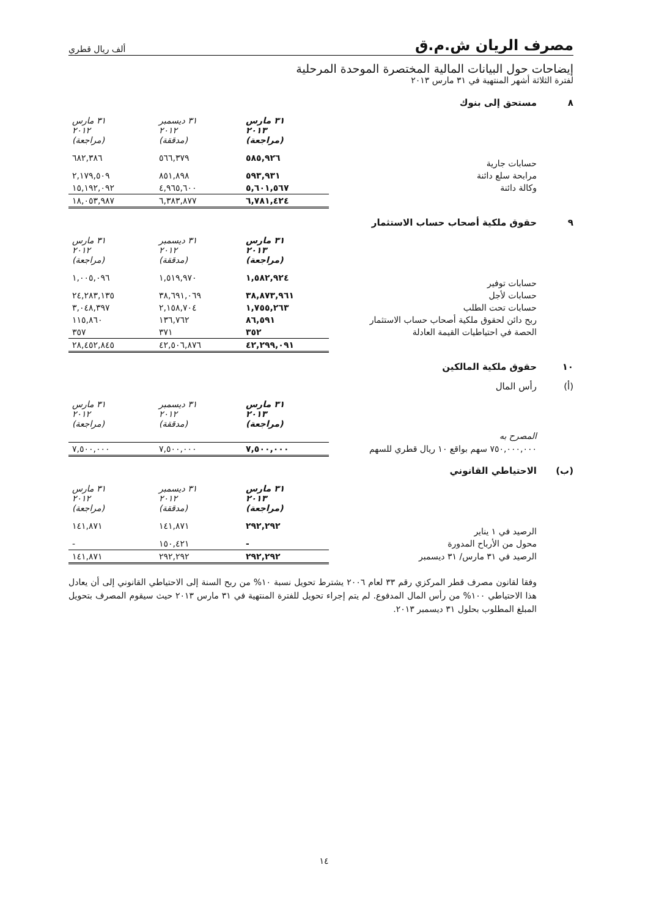مصرف الريان ش.م.ق
ألف ريال قطري
إيضاحات حول البيانات المالية المختصرة الموحدة المرحلية
لفترة الثلاثة أشهر المنتهية في ٣١ مارس ٢٠١٣
٨ مستحق إلى بنوك
| | ٣١ مارس ٢٠١٣ (مراجعة) | ٣١ ديسمبر ٢٠١٢ (مدققة) | ٣١ مارس ٢٠١٢ (مراجعة) |
| حسابات جارية | ٥٨٥,٩٢٦ | ٥٦٦,٣٧٩ | ٦٨٢,٣٨٦ |
| مرابحة سلع دائنة | ٥٩٣,٩٣١ | ٨٥١,٨٩٨ | ٢,١٧٩,٥٠٩ |
| وكالة دائنة | ٥,٦٠١,٥٦٧ | ٤,٩٦٥,٦٠٠ | ١٥,١٩٢,٠٩٢ |
| | ٦,٧٨١,٤٢٤ | ٦,٣٨٣,٨٧٧ | ١٨,٠٥٣,٩٨٧ |
٩ حقوق ملكية أصحاب حساب الاستثمار
| | ٣١ مارس ٢٠١٣ (مراجعة) | ٣١ ديسمبر ٢٠١٢ (مدققة) | ٣١ مارس ٢٠١٢ (مراجعة) |
| حسابات توفير | ١,٥٨٢,٩٢٤ | ١,٥١٩,٩٧٠ | ١,٠٠٥,٠٩٦ |
| حسابات لأجل | ٣٨,٨٧٣,٩٦١ | ٣٨,٦٩١,٠٦٩ | ٢٤,٢٨٣,١٣٥ |
| حسابات تحت الطلب | ١,٧٥٥,٢٦٣ | ٢,١٥٨,٧٠٤ | ٣,٠٤٨,٣٩٧ |
| ربح دائن لحقوق ملكية أصحاب حساب الاستثمار | ٨٦,٥٩١ | ١٣٦,٧٦٢ | ١١٥,٨٦٠ |
| الحصة في احتياطيات القيمة العادلة | ٣٥٢ | ٣٧١ | ٣٥٧ |
| | ٤٢,٢٩٩,٠٩١ | ٤٢,٥٠٦,٨٧٦ | ٢٨,٤٥٢,٨٤٥ |
١٠ حقوق ملكية المالكين
(أ) رأس المال
| | ٣١ مارس ٢٠١٣ (مراجعة) | ٣١ ديسمبر ٢٠١٢ (مدققة) | ٣١ مارس ٢٠١٢ (مراجعة) |
| المصرح به | | | |
| ٧٥٠,٠٠٠,٠٠٠ سهم بواقع ١٠ ريال قطري للسهم | ٧,٥٠٠,٠٠٠ | ٧,٥٠٠,٠٠٠ | ٧,٥٠٠,٠٠٠ |
(ب) الاحتياطي القانوني
| | ٣١ مارس ٢٠١٣ (مراجعة) | ٣١ ديسمبر ٢٠١٢ (مدققة) | ٣١ مارس ٢٠١٢ (مراجعة) |
| الرصيد في ١ يناير | ٢٩٢,٢٩٢ | ١٤١,٨٧١ | ١٤١,٨٧١ |
| محول من الأرباح المدورة | - | ١٥٠,٤٢١ | - |
| الرصيد في ٣١ مارس/ ٣١ ديسمبر | ٢٩٢,٢٩٢ | ٢٩٢,٢٩٢ | ١٤١,٨٧١ |
وفقا لقانون مصرف قطر المركزي رقم ٣٣ لعام ٢٠٠٦ يشترط تحويل نسبة ١٠% من ربح السنة إلى الاحتياطي القانوني إلى أن يعادل هذا الاحتياطي ١٠٠% من رأس المال المدفوع. لم يتم إجراء تحويل للفترة المنتهية في ٣١ مارس ٢٠١٣ حيث سيقوم المصرف بتحويل المبلغ المطلوب بحلول ٣١ ديسمبر ٢٠١٣.
١٤